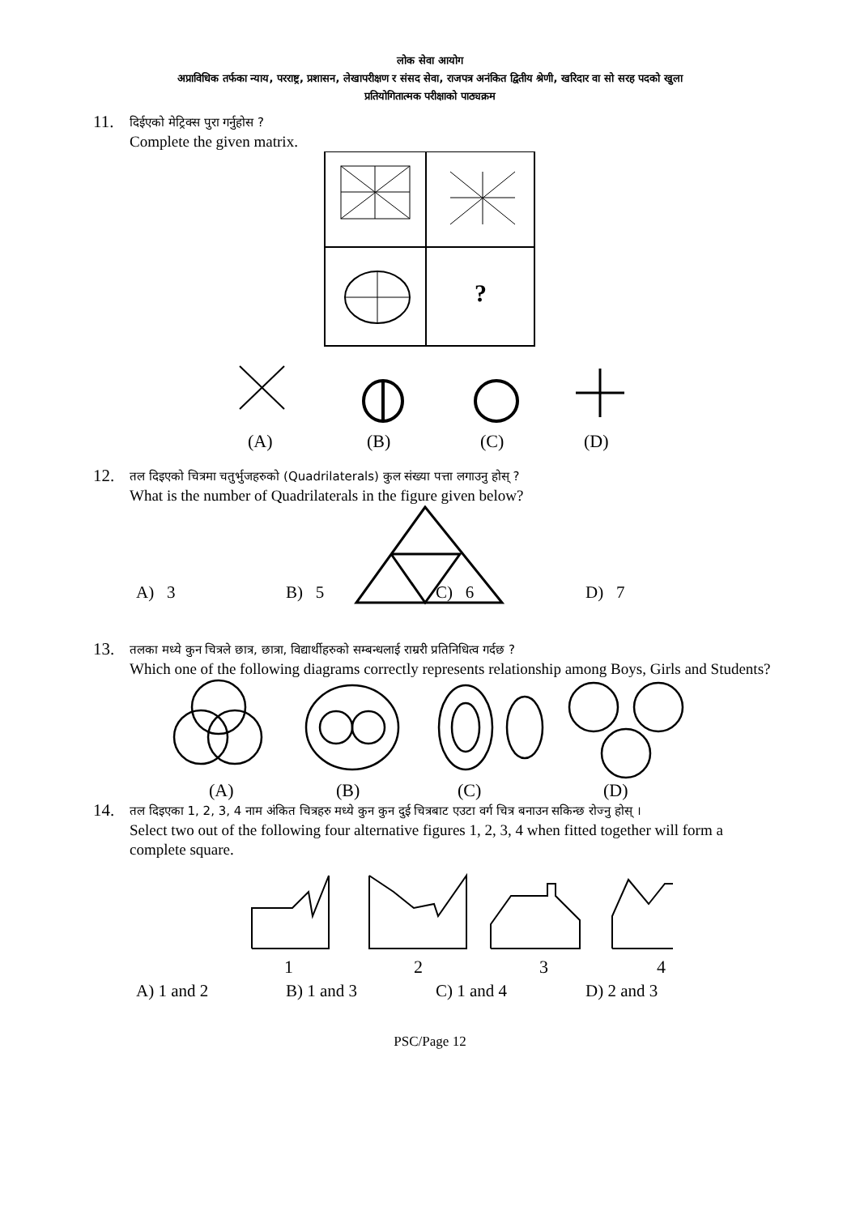लोक सेवा आयोग
अप्राविधिक तर्फका न्याय, परराष्ट्र, प्रशासन, लेखापरीक्षण र संसद सेवा, राजपत्र अनंकित द्वितीय श्रेणी, खरिदार वा सो सरह पदको खुला
प्रतियोगितात्मक परीक्षाको पाठ्यक्रम
11.
दिईएको मेट्रिक्स पुरा गर्नुहोस ?
Complete the given matrix.
?
(A)
(B)
(C)
(D)
12.
तल दिइएको चित्रमा चतुर्भुजहरुको (Quadrilaterals) कुल संख्या पत्ता लगाउनु होस् ?
What is the number of Quadrilaterals in the figure given below?
A) 3 B) 5 C) 6 D) 7
13.
तलका मध्ये कुन चित्रले छात्र, छात्रा, विद्यार्थीहरुको सम्बन्धलाई राम्ररी प्रतिनिधित्व गर्दछ ?
Which one of the following diagrams correctly represents relationship among Boys, Girls and Students?
(A)
(B)
(C)
(D)
14.
तल दिइएका 1, 2, 3, 4 नाम अंकित चित्रहरु मध्ये कुन कुन दुई चित्रबाट एउटा वर्ग चित्र बनाउन सकिन्छ रोज्नु होस् ।
Select two out of the following four alternative figures 1, 2, 3, 4 when fitted together will form a complete square.
1
2
3
4
A) 1 and 2 B) 1 and 3 C) 1 and 4 D) 2 and 3
PSC/Page 12